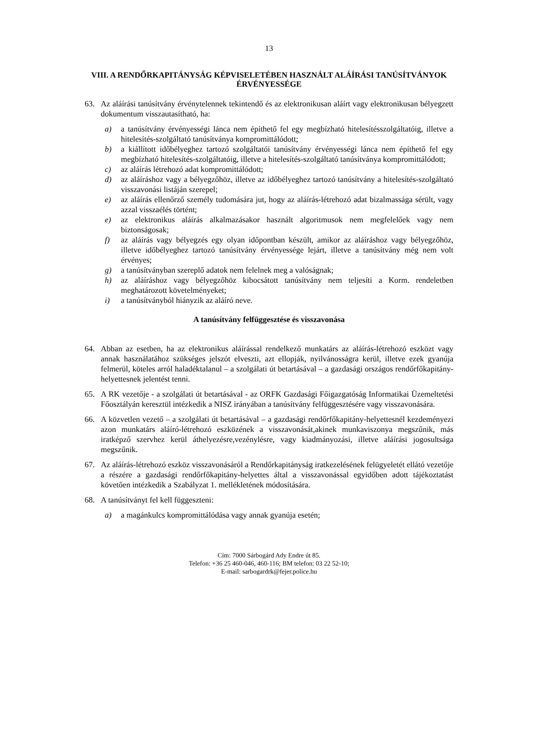13
VIII. A RENDŐRKAPITÁNYSÁG KÉPVISELETÉBEN HASZNÁLT ALÁÍRÁSI TANÚSÍTVÁNYOK
ÉRVÉNYESSÉGE
63. Az aláírási tanúsítvány érvénytelennek tekintendő és az elektronikusan aláírt vagy elektronikusan bélyegzett dokumentum visszautasítható, ha:
a) a tanúsítvány érvényességi lánca nem építhető fel egy megbízható hitelesítésszolgáltatóig, illetve a hitelesítés-szolgáltató tanúsítványa kompromittálódott;
b) a kiállított időbélyeghez tartozó szolgáltatói tanúsítvány érvényességi lánca nem építhető fel egy megbízható hitelesítés-szolgáltatóig, illetve a hitelesítés-szolgáltató tanúsítványa kompromittálódott;
c) az aláírás létrehozó adat kompromittálódott;
d) az aláíráshoz vagy a bélyegzőhöz, illetve az időbélyeghez tartozó tanúsítvány a hitelesítés-szolgáltató visszavonási listáján szerepel;
e) az aláírás ellenőrző személy tudomására jut, hogy az aláírás-létrehozó adat bizalmassága sérült, vagy azzal visszaélés történt;
e) az elektronikus aláírás alkalmazásakor használt algoritmusok nem megfelelőek vagy nem biztonságosak;
f) az aláírás vagy bélyegzés egy olyan időpontban készült, amikor az aláíráshoz vagy bélyegzőhöz, illetve időbélyeghez tartozó tanúsítvány érvényessége lejárt, illetve a tanúsítvány még nem volt érvényes;
g) a tanúsítványban szereplő adatok nem felelnek meg a valóságnak;
h) az aláíráshoz vagy bélyegzőhöz kibocsátott tanúsítvány nem teljesíti a Korm. rendeletben meghatározott követelményeket;
i) a tanúsítványból hiányzik az aláíró neve.
A tanúsítvány felfüggesztése és visszavonása
64. Abban az esetben, ha az elektronikus aláírással rendelkező munkatárs az aláírás-létrehozó eszközt vagy annak használatához szükséges jelszót elveszti, azt ellopják, nyilvánosságra kerül, illetve ezek gyanúja felmerül, köteles arról haladéktalanul – a szolgálati út betartásával – a gazdasági országos rendőrfőkapitány-helyettesnek jelentést tenni.
65. A RK vezetője - a szolgálati út betartásával - az ORFK Gazdasági Főigazgatóság Informatikai Üzemeltetési Főosztályán keresztül intézkedik a NISZ irányában a tanúsítvány felfüggesztésére vagy visszavonására.
66. A közvetlen vezető – a szolgálati út betartásával – a gazdasági rendőrfőkapitány-helyettesnél kezdeményezi azon munkatárs aláíró-létrehozó eszközének a visszavonását,akinek munkaviszonya megszűnik, más iratképző szervhez kerül áthelyezésre,vezénylésre, vagy kiadmányozási, illetve aláírási jogosultsága megszűnik.
67. Az aláírás-létrehozó eszköz visszavonásáról a Rendőrkapitányság iratkezelésének felügyeletét ellátó vezetője a részére a gazdasági rendőrfőkapitány-helyettes által a visszavonással egyidőben adott tájékoztatást követően intézkedik a Szabályzat 1. mellékletének módosítására.
68. A tanúsítványt fel kell függeszteni:
a) a magánkulcs kompromittálódása vagy annak gyanúja esetén;
Cím: 7000 Sárbogárd Ady Endre út 85.
Telefon: +36 25 460-046, 460-116; BM telefon: 03 22 52-10;
E-mail: sarbogardrk@fejer.police.hu